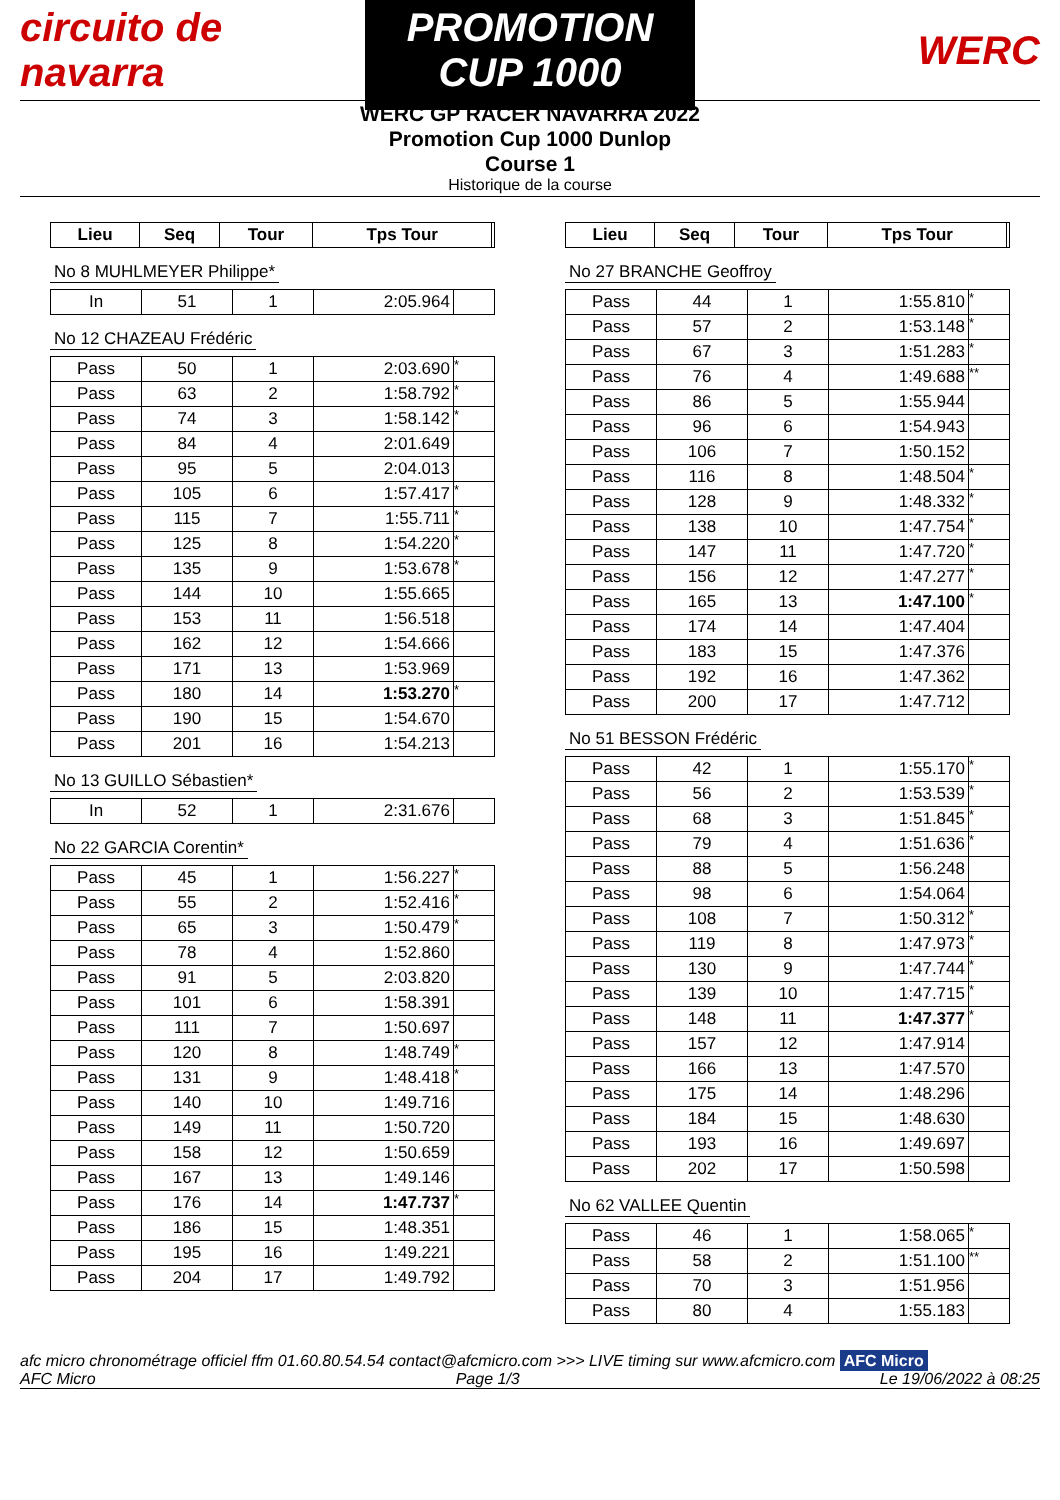circuito de navarra
PROMOTION CUP 1000
WERC
WERC GP RACER NAVARRA 2022
Promotion Cup 1000 Dunlop
Course 1
Historique de la course
| Lieu | Seq | Tour | Tps Tour | |
| --- | --- | --- | --- | --- |
No 8 MUHLMEYER Philippe*
| In | 51 | 1 | 2:05.964 | |
No 12 CHAZEAU Frédéric
| Pass | 50 | 1 | 2:03.690 | * |
| Pass | 63 | 2 | 1:58.792 | * |
| Pass | 74 | 3 | 1:58.142 | * |
| Pass | 84 | 4 | 2:01.649 | |
| Pass | 95 | 5 | 2:04.013 | |
| Pass | 105 | 6 | 1:57.417 | * |
| Pass | 115 | 7 | 1:55.711 | * |
| Pass | 125 | 8 | 1:54.220 | * |
| Pass | 135 | 9 | 1:53.678 | * |
| Pass | 144 | 10 | 1:55.665 | |
| Pass | 153 | 11 | 1:56.518 | |
| Pass | 162 | 12 | 1:54.666 | |
| Pass | 171 | 13 | 1:53.969 | |
| Pass | 180 | 14 | 1:53.270 | * |
| Pass | 190 | 15 | 1:54.670 | |
| Pass | 201 | 16 | 1:54.213 | |
No 13 GUILLO Sébastien*
| In | 52 | 1 | 2:31.676 | |
No 22 GARCIA Corentin*
| Pass | 45 | 1 | 1:56.227 | * |
| Pass | 55 | 2 | 1:52.416 | * |
| Pass | 65 | 3 | 1:50.479 | * |
| Pass | 78 | 4 | 1:52.860 | |
| Pass | 91 | 5 | 2:03.820 | |
| Pass | 101 | 6 | 1:58.391 | |
| Pass | 111 | 7 | 1:50.697 | |
| Pass | 120 | 8 | 1:48.749 | * |
| Pass | 131 | 9 | 1:48.418 | * |
| Pass | 140 | 10 | 1:49.716 | |
| Pass | 149 | 11 | 1:50.720 | |
| Pass | 158 | 12 | 1:50.659 | |
| Pass | 167 | 13 | 1:49.146 | |
| Pass | 176 | 14 | 1:47.737 | * |
| Pass | 186 | 15 | 1:48.351 | |
| Pass | 195 | 16 | 1:49.221 | |
| Pass | 204 | 17 | 1:49.792 | |
| Lieu | Seq | Tour | Tps Tour | |
| --- | --- | --- | --- | --- |
No 27 BRANCHE Geoffroy
| Pass | 44 | 1 | 1:55.810 | * |
| Pass | 57 | 2 | 1:53.148 | * |
| Pass | 67 | 3 | 1:51.283 | * |
| Pass | 76 | 4 | 1:49.688 | ** |
| Pass | 86 | 5 | 1:55.944 | |
| Pass | 96 | 6 | 1:54.943 | |
| Pass | 106 | 7 | 1:50.152 | |
| Pass | 116 | 8 | 1:48.504 | * |
| Pass | 128 | 9 | 1:48.332 | * |
| Pass | 138 | 10 | 1:47.754 | * |
| Pass | 147 | 11 | 1:47.720 | * |
| Pass | 156 | 12 | 1:47.277 | * |
| Pass | 165 | 13 | 1:47.100 | * |
| Pass | 174 | 14 | 1:47.404 | |
| Pass | 183 | 15 | 1:47.376 | |
| Pass | 192 | 16 | 1:47.362 | |
| Pass | 200 | 17 | 1:47.712 | |
No 51 BESSON Frédéric
| Pass | 42 | 1 | 1:55.170 | * |
| Pass | 56 | 2 | 1:53.539 | * |
| Pass | 68 | 3 | 1:51.845 | * |
| Pass | 79 | 4 | 1:51.636 | * |
| Pass | 88 | 5 | 1:56.248 | |
| Pass | 98 | 6 | 1:54.064 | |
| Pass | 108 | 7 | 1:50.312 | * |
| Pass | 119 | 8 | 1:47.973 | * |
| Pass | 130 | 9 | 1:47.744 | * |
| Pass | 139 | 10 | 1:47.715 | * |
| Pass | 148 | 11 | 1:47.377 | * |
| Pass | 157 | 12 | 1:47.914 | |
| Pass | 166 | 13 | 1:47.570 | |
| Pass | 175 | 14 | 1:48.296 | |
| Pass | 184 | 15 | 1:48.630 | |
| Pass | 193 | 16 | 1:49.697 | |
| Pass | 202 | 17 | 1:50.598 | |
No 62 VALLEE Quentin
| Pass | 46 | 1 | 1:58.065 | * |
| Pass | 58 | 2 | 1:51.100 | ** |
| Pass | 70 | 3 | 1:51.956 | |
| Pass | 80 | 4 | 1:55.183 | |
afc micro chronométrage officiel ffm 01.60.80.54.54 contact@afcmicro.com >>> LIVE timing sur www.afcmicro.com AFC Micro
AFC Micro Page 1/3 Le 19/06/2022 à 08:25